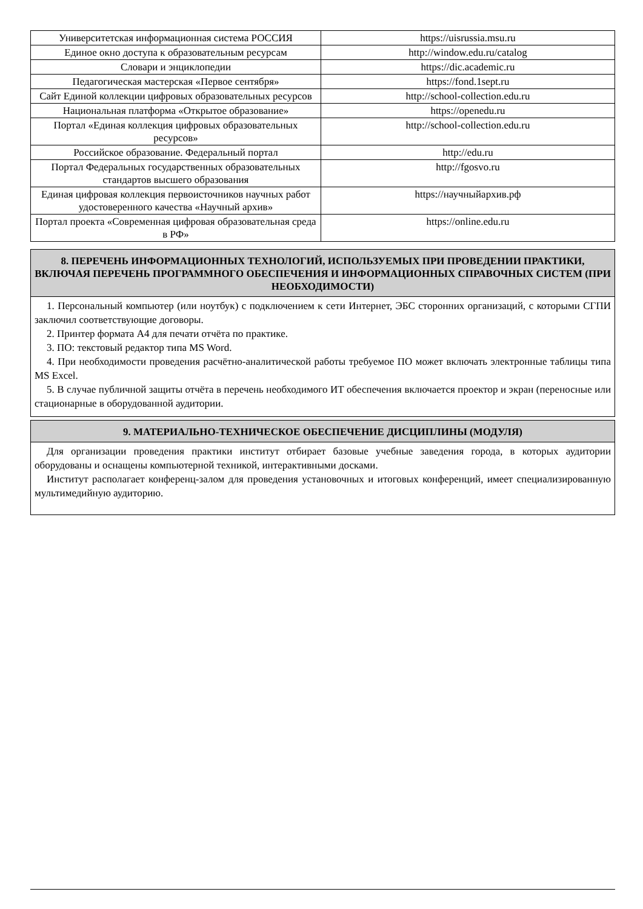| Университетская информационная система РОССИЯ | https://uisrussia.msu.ru |
| Единое окно доступа к образовательным ресурсам | http://window.edu.ru/catalog |
| Словари и энциклопедии | https://dic.academic.ru |
| Педагогическая мастерская «Первое сентября» | https://fond.1sept.ru |
| Сайт Единой коллекции цифровых образовательных ресурсов | http://school-collection.edu.ru |
| Национальная платформа «Открытое образование» | https://openedu.ru |
| Портал «Единая коллекция цифровых образовательных ресурсов» | http://school-collection.edu.ru |
| Российское образование. Федеральный портал | http://edu.ru |
| Портал Федеральных государственных образовательных стандартов высшего образования | http://fgosvo.ru |
| Единая цифровая коллекция первоисточников научных работ удостоверенного качества «Научный архив» | https://научныйархив.рф |
| Портал проекта «Современная цифровая образовательная среда в РФ» | https://online.edu.ru |
8. ПЕРЕЧЕНЬ ИНФОРМАЦИОННЫХ ТЕХНОЛОГИЙ, ИСПОЛЬЗУЕМЫХ ПРИ ПРОВЕДЕНИИ ПРАКТИКИ, ВКЛЮЧАЯ ПЕРЕЧЕНЬ ПРОГРАММНОГО ОБЕСПЕЧЕНИЯ И ИНФОРМАЦИОННЫХ СПРАВОЧНЫХ СИСТЕМ (ПРИ НЕОБХОДИМОСТИ)
1. Персональный компьютер (или ноутбук) с подключением к сети Интернет, ЭБС сторонних организаций, с которыми СГПИ заключил соответствующие договоры.
2. Принтер формата А4 для печати отчёта по практике.
3. ПО: текстовый редактор типа MS Word.
4. При необходимости проведения расчётно-аналитической работы требуемое ПО может включать электронные таблицы типа MS Excel.
5. В случае публичной защиты отчёта в перечень необходимого ИТ обеспечения включается проектор и экран (переносные или стационарные в оборудованной аудитории.
9. МАТЕРИАЛЬНО-ТЕХНИЧЕСКОЕ ОБЕСПЕЧЕНИЕ ДИСЦИПЛИНЫ (МОДУЛЯ)
Для организации проведения практики институт отбирает базовые учебные заведения города, в которых аудитории оборудованы и оснащены компьютерной техникой, интерактивными досками.
Институт располагает конференц-залом для проведения установочных и итоговых конференций, имеет специализированную мультимедийную аудиторию.